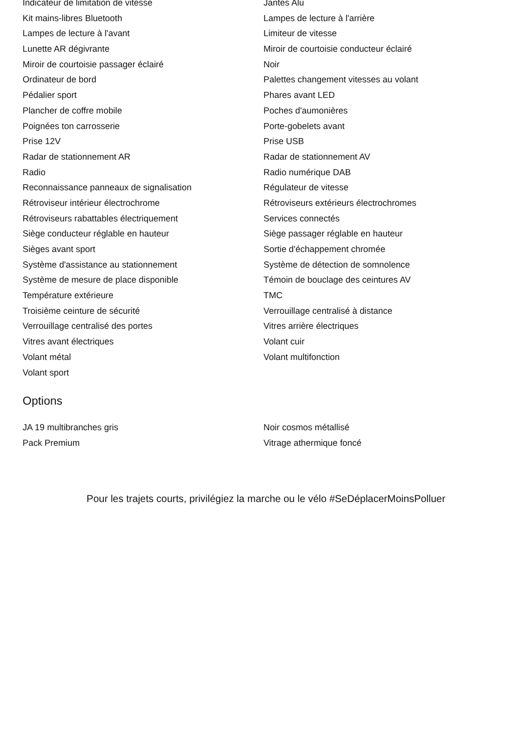Indicateur de limitation de vitesse Jantes Alu
Kit mains-libres Bluetooth Lampes de lecture à l'arrière
Lampes de lecture à l'avant Limiteur de vitesse
Lunette AR dégivrante Miroir de courtoisie conducteur éclairé
Miroir de courtoisie passager éclairé Noir
Ordinateur de bord Palettes changement vitesses au volant
Pédalier sport Phares avant LED
Plancher de coffre mobile Poches d'aumonières
Poignées ton carrosserie Porte-gobelets avant
Prise 12V Prise USB
Radar de stationnement AR Radar de stationnement AV
Radio Radio numérique DAB
Reconnaissance panneaux de signalisation Régulateur de vitesse
Rétroviseur intérieur électrochrome Rétroviseurs extérieurs électrochromes
Rétroviseurs rabattables électriquement Services connectés
Siège conducteur réglable en hauteur Siège passager réglable en hauteur
Sièges avant sport Sortie d'échappement chromée
Système d'assistance au stationnement Système de détection de somnolence
Système de mesure de place disponible Témoin de bouclage des ceintures AV
Température extérieure TMC
Troisième ceinture de sécurité Verrouillage centralisé à distance
Verrouillage centralisé des portes Vitres arrière électriques
Vitres avant électriques Volant cuir
Volant métal Volant multifonction
Volant sport
Options
JA 19 multibranches gris Noir cosmos métallisé
Pack Premium Vitrage athermique foncé
Pour les trajets courts, privilégiez la marche ou le vélo #SeDéplacerMoinsPolluer